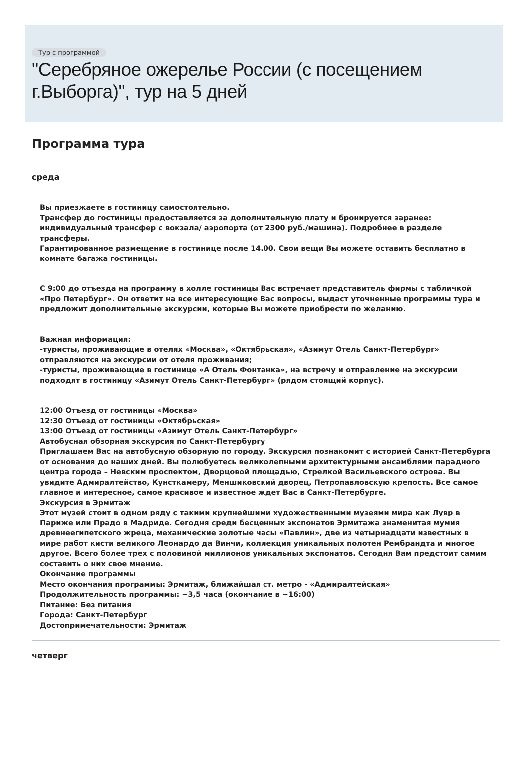Тур с программой
"Серебряное ожерелье России (с посещением г.Выборга)", тур на 5 дней
Программа тура
среда
Вы приезжаете в гостиницу самостоятельно.
Трансфер до гостиницы предоставляется за дополнительную плату и бронируется заранее: индивидуальный трансфер с вокзала/ аэропорта (от 2300 руб./машина). Подробнее в разделе трансферы.
Гарантированное размещение в гостинице после 14.00. Свои вещи Вы можете оставить бесплатно в комнате багажа гостиницы.
С 9:00 до отъезда на программу в холле гостиницы Вас встречает представитель фирмы с табличкой «Про Петербург». Он ответит на все интересующие Вас вопросы, выдаст уточненные программы тура и предложит дополнительные экскурсии, которые Вы можете приобрести по желанию.
Важная информация:
-туристы, проживающие в отелях «Москва», «Октябрьская», «Азимут Отель Санкт-Петербург» отправляются на экскурсии от отеля проживания;
-туристы, проживающие в гостинице «А Отель Фонтанка», на встречу и отправление на экскурсии подходят в гостиницу «Азимут Отель Санкт-Петербург» (рядом стоящий корпус).
12:00 Отъезд от гостиницы «Москва»
12:30 Отъезд от гостиницы «Октябрьская»
13:00 Отъезд от гостиницы «Азимут Отель Санкт-Петербург»
Автобусная обзорная экскурсия по Санкт-Петербургу
Приглашаем Вас на автобусную обзорную по городу. Экскурсия познакомит с историей Санкт-Петербурга от основания до наших дней. Вы полюбуетесь великолепными архитектурными ансамблями парадного центра города – Невским проспектом, Дворцовой площадью, Стрелкой Васильевского острова. Вы увидите Адмиралтейство, Кунсткамеру, Меншиковский дворец, Петропавловскую крепость. Все самое главное и интересное, самое красивое и известное ждет Вас в Санкт-Петербурге.
Экскурсия в Эрмитаж
Этот музей стоит в одном ряду с такими крупнейшими художественными музеями мира как Лувр в Париже или Прадо в Мадриде. Сегодня среди бесценных экспонатов Эрмитажа знаменитая мумия древнеегипетского жреца, механические золотые часы «Павлин», две из четырнадцати известных в мире работ кисти великого Леонардо да Винчи, коллекция уникальных полотен Рембрандта и многое другое. Всего более трех с половиной миллионов уникальных экспонатов. Сегодня Вам предстоит самим составить о них свое мнение.
Окончание программы
Место окончания программы: Эрмитаж, ближайшая ст. метро - «Адмиралтейская»
Продолжительность программы: ~3,5 часа (окончание в ~16:00)
Питание: Без питания
Города: Санкт-Петербург
Достопримечательности: Эрмитаж
четверг